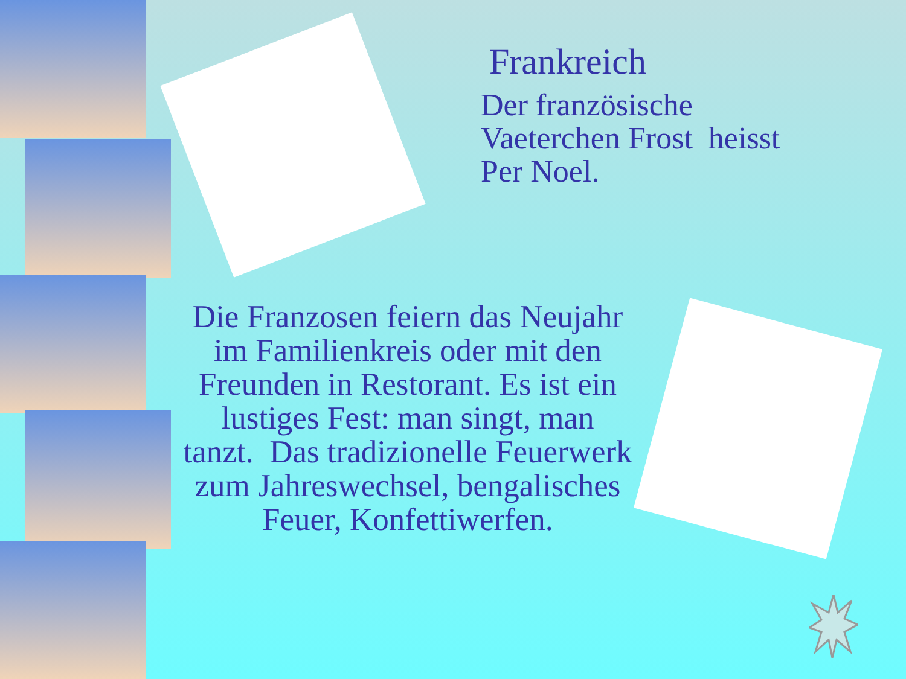Frankreich
Der französische
Vaeterchen Frost heisst
Per Noel.
Die Franzosen feiern das Neujahr im Familienkreis oder mit den Freunden in Restorant. Es ist ein lustiges Fest: man singt, man tanzt. Das tradizionelle Feuerwerk zum Jahreswechsel, bengalisches Feuer, Konfettiwerfen.